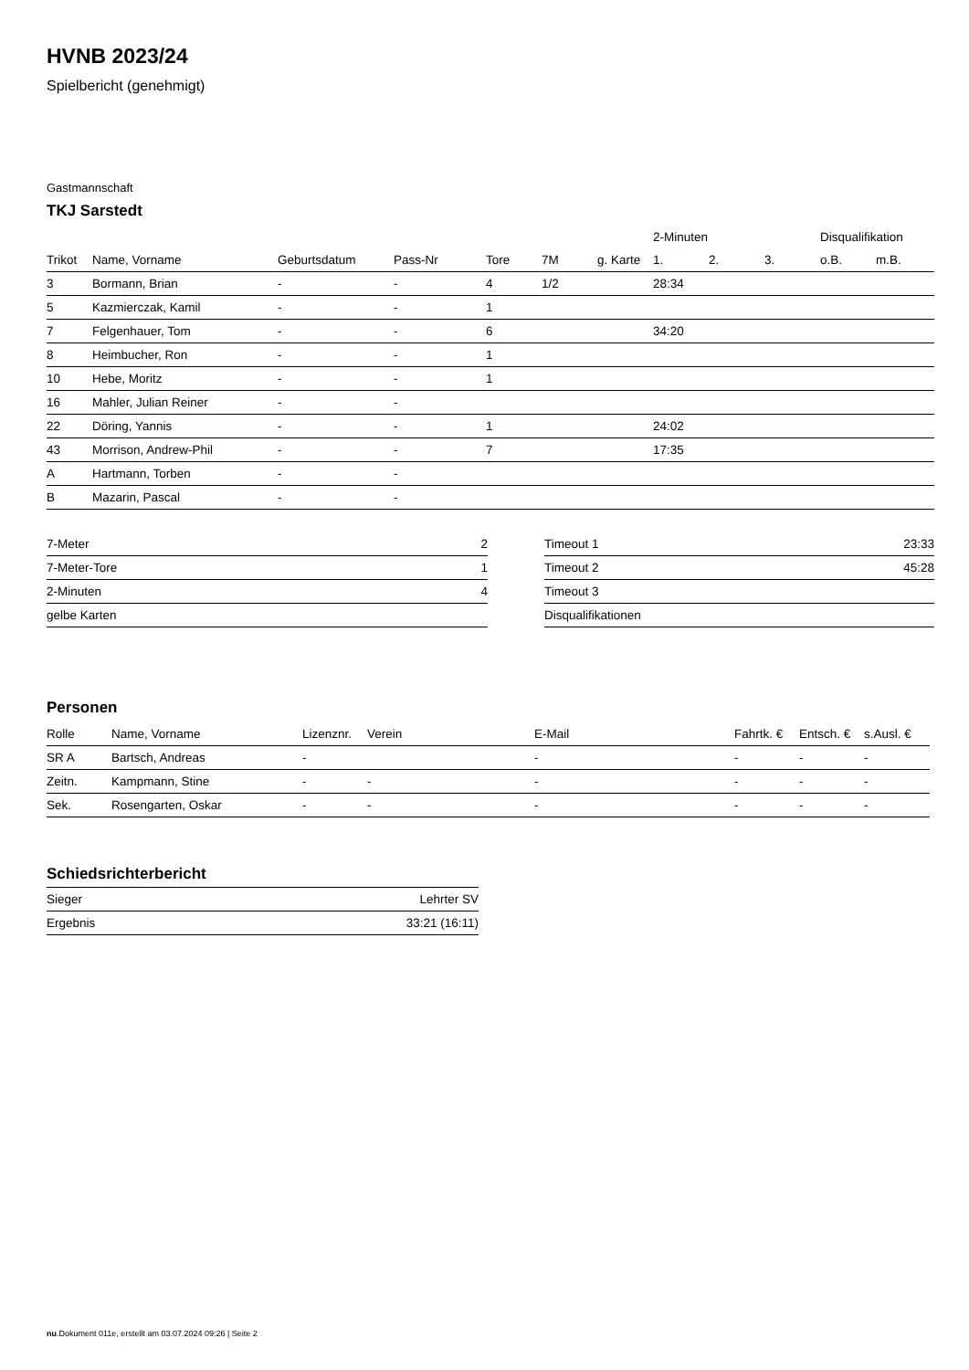HVNB 2023/24
Spielbericht (genehmigt)
Gastmannschaft
TKJ Sarstedt
| | | | | | | | | 2-Minuten | | | Disqualifikation | |
| --- | --- | --- | --- | --- | --- | --- | --- | --- | --- | --- | --- | --- |
| Trikot | Name, Vorname | Geburtsdatum | Pass-Nr | Tore | 7M | g. Karte | | 1. | 2. | 3. | o.B. | m.B. |
| 3 | Bormann, Brian | - | - | 4 | 1/2 | | | 28:34 | | | | |
| 5 | Kazmierczak, Kamil | - | - | 1 | | | | | | | | |
| 7 | Felgenhauer, Tom | - | - | 6 | | | | 34:20 | | | | |
| 8 | Heimbucher, Ron | - | - | 1 | | | | | | | | |
| 10 | Hebe, Moritz | - | - | 1 | | | | | | | | |
| 16 | Mahler, Julian Reiner | - | - | | | | | | | | | |
| 22 | Döring, Yannis | - | - | 1 | | | | 24:02 | | | | |
| 43 | Morrison, Andrew-Phil | - | - | 7 | | | | 17:35 | | | | |
| A | Hartmann, Torben | - | - | | | | | | | | | |
| B | Mazarin, Pascal | - | - | | | | | | | | | |
| 7-Meter | 2 |
| 7-Meter-Tore | 1 |
| 2-Minuten | 4 |
| gelbe Karten | |
| Timeout 1 | 23:33 |
| Timeout 2 | 45:28 |
| Timeout 3 | |
| Disqualifikationen | |
Personen
| Rolle | Name, Vorname | Lizenznr. | Verein | E-Mail | Fahrtk. € | Entsch. € | s.Ausl. € |
| --- | --- | --- | --- | --- | --- | --- | --- |
| SR A | Bartsch, Andreas | - | | - | - | - | - |
| Zeitn. | Kampmann, Stine | - | - | - | - | - | - |
| Sek. | Rosengarten, Oskar | - | - | - | - | - | - |
Schiedsrichterbericht
| Sieger | Lehrter SV |
| Ergebnis | 33:21 (16:11) |
nu.Dokument 011e, erstellt am 03.07.2024 09:26 | Seite 2